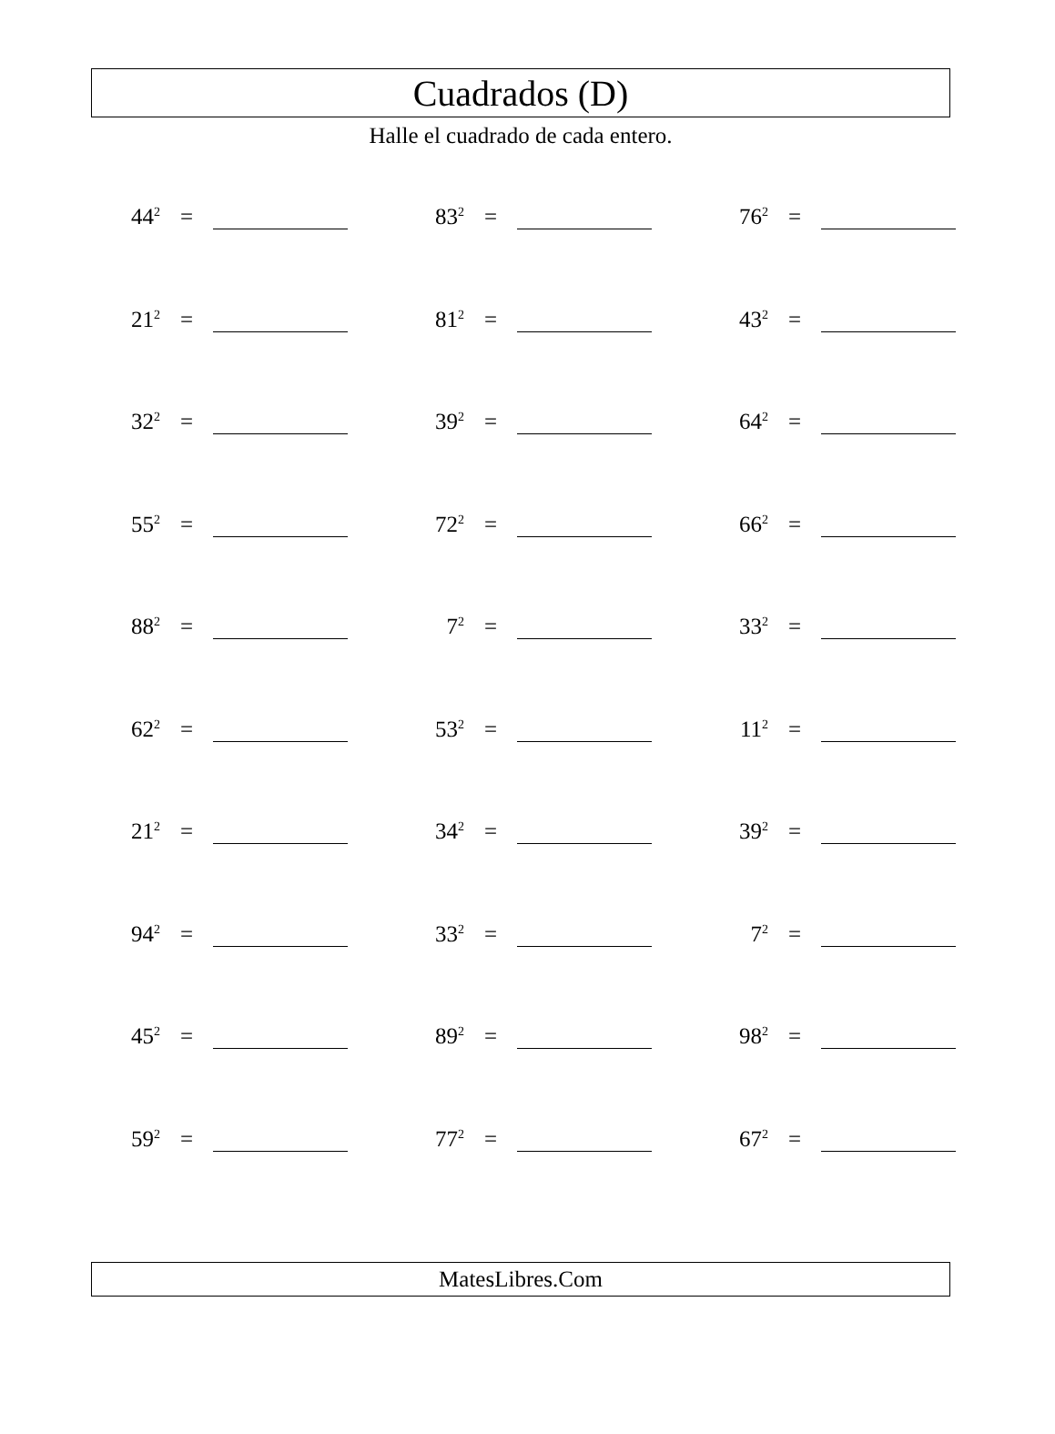Cuadrados (D)
Halle el cuadrado de cada entero.
44<sup>2</sup> = 83<sup>2</sup> = 76<sup>2</sup> =
21<sup>2</sup> = 81<sup>2</sup> = 43<sup>2</sup> =
32<sup>2</sup> = 39<sup>2</sup> = 64<sup>2</sup> =
55<sup>2</sup> = 72<sup>2</sup> = 66<sup>2</sup> =
88<sup>2</sup> = 7<sup>2</sup> = 33<sup>2</sup> =
62<sup>2</sup> = 53<sup>2</sup> = 11<sup>2</sup> =
21<sup>2</sup> = 34<sup>2</sup> = 39<sup>2</sup> =
94<sup>2</sup> = 33<sup>2</sup> = 7<sup>2</sup> =
45<sup>2</sup> = 89<sup>2</sup> = 98<sup>2</sup> =
59<sup>2</sup> = 77<sup>2</sup> = 67<sup>2</sup> =
MatesLibres.Com